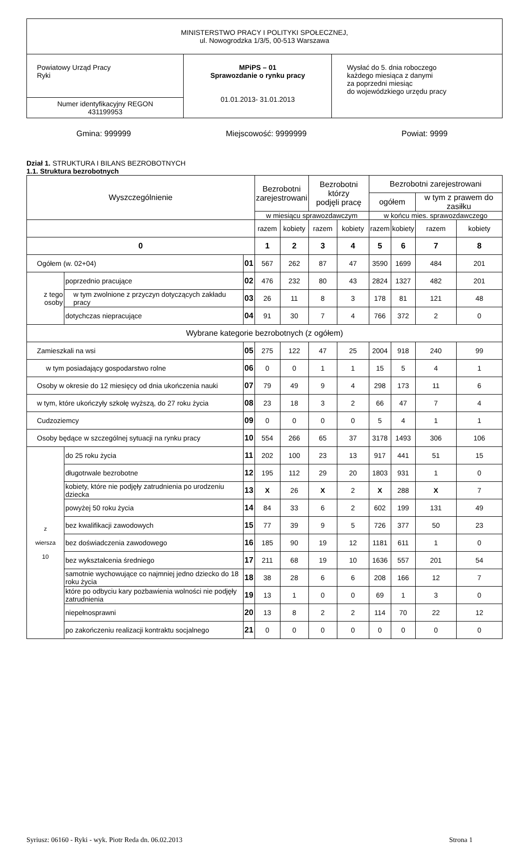| MINISTERSTWO PRACY I POLITYKI SPOŁECZNEJ, ul. Nowogrodzka 1/3/5, 00-513 Warszawa | | |
| Powiatowy Urząd Pracy Ryki | MPiPS – 01 Sprawozdanie o rynku pracy 01.01.2013- 31.01.2013 | Wysłać do 5. dnia roboczego każdego miesiąca z danymi za poprzedni miesiąc do wojewódzkiego urzędu pracy |
| Numer identyfikacyjny REGON 431199953 | | |
Gmina: 999999 Miejscowość: 9999999 Powiat: 9999
Dział 1. STRUKTURA I BILANS BEZROBOTNYCH
1.1. Struktura bezrobotnych
| Wyszczególnienie | | | Bezrobotni zarejestrowani | | Bezrobotni którzy podjęli pracę | | Bezrobotni zarejestrowani | | | |
| --- | --- | --- | --- | --- | --- | --- | --- | --- | --- | --- |
| | | | | | | | ogółem | | w tym z prawem do zasiłku | |
| | | | w miesiącu sprawozdawczym | | | | w końcu mies. sprawozdawczego | | | |
| | | | razem | kobiety | razem | kobiety | razem | kobiety | razem | kobiety |
| 0 | | | 1 | 2 | 3 | 4 | 5 | 6 | 7 | 8 |
| Ogółem (w. 02+04) | | 01 | 567 | 262 | 87 | 47 | 3590 | 1699 | 484 | 201 |
| z tego osoby | poprzednio pracujące | 02 | 476 | 232 | 80 | 43 | 2824 | 1327 | 482 | 201 |
| | w tym zwolnione z przyczyn dotyczących zakładu pracy | 03 | 26 | 11 | 8 | 3 | 178 | 81 | 121 | 48 |
| | dotychczas niepracujące | 04 | 91 | 30 | 7 | 4 | 766 | 372 | 2 | 0 |
| Wybrane kategorie bezrobotnych (z ogółem) | | | | | | | | | | |
| Zamieszkali na wsi | | 05 | 275 | 122 | 47 | 25 | 2004 | 918 | 240 | 99 |
| w tym posiadający gospodarstwo rolne | | 06 | 0 | 0 | 1 | 1 | 15 | 5 | 4 | 1 |
| Osoby w okresie do 12 miesięcy od dnia ukończenia nauki | | 07 | 79 | 49 | 9 | 4 | 298 | 173 | 11 | 6 |
| w tym, które ukończyły szkołę wyższą, do 27 roku życia | | 08 | 23 | 18 | 3 | 2 | 66 | 47 | 7 | 4 |
| Cudzoziemcy | | 09 | 0 | 0 | 0 | 0 | 5 | 4 | 1 | 1 |
| Osoby będące w szczególnej sytuacji na rynku pracy | | 10 | 554 | 266 | 65 | 37 | 3178 | 1493 | 306 | 106 |
| z wiersza 10 | do 25 roku życia | 11 | 202 | 100 | 23 | 13 | 917 | 441 | 51 | 15 |
| | długotrwale bezrobotne | 12 | 195 | 112 | 29 | 20 | 1803 | 931 | 1 | 0 |
| | kobiety, które nie podjęły zatrudnienia po urodzeniu dziecka | 13 | X | 26 | X | 2 | X | 288 | X | 7 |
| | powyżej 50 roku życia | 14 | 84 | 33 | 6 | 2 | 602 | 199 | 131 | 49 |
| | bez kwalifikacji zawodowych | 15 | 77 | 39 | 9 | 5 | 726 | 377 | 50 | 23 |
| | bez doświadczenia zawodowego | 16 | 185 | 90 | 19 | 12 | 1181 | 611 | 1 | 0 |
| | bez wykształcenia średniego | 17 | 211 | 68 | 19 | 10 | 1636 | 557 | 201 | 54 |
| | samotnie wychowujące co najmniej jedno dziecko do 18 roku życia | 18 | 38 | 28 | 6 | 6 | 208 | 166 | 12 | 7 |
| | które po odbyciu kary pozbawienia wolności nie podjęły zatrudnienia | 19 | 13 | 1 | 0 | 0 | 69 | 1 | 3 | 0 |
| | niepełnosprawni | 20 | 13 | 8 | 2 | 2 | 114 | 70 | 22 | 12 |
| | po zakończeniu realizacji kontraktu socjalnego | 21 | 0 | 0 | 0 | 0 | 0 | 0 | 0 | 0 |
Syriusz: 06160 - Ryki - wyk. Piotr Reda dn. 06.02.2013 Strona 1